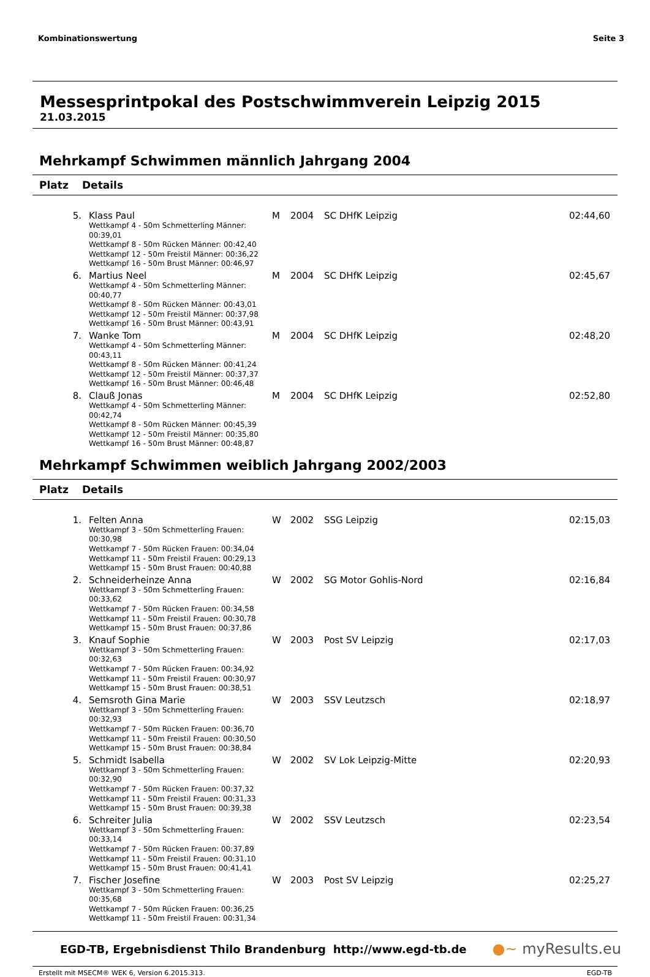Kombinationswertung Seite 3
Messesprintpokal des Postschwimmverein Leipzig 2015
21.03.2015
Mehrkampf Schwimmen männlich Jahrgang 2004
Platz Details
| 5. | Klass Paul Wettkampf 4 - 50m Schmetterling Männer: 00:39,01 Wettkampf 8 - 50m Rücken Männer: 00:42,40 Wettkampf 12 - 50m Freistil Männer: 00:36,22 Wettkampf 16 - 50m Brust Männer: 00:46,97 | M | 2004 | SC DHfK Leipzig | 02:44,60 |
| 6. | Martius Neel Wettkampf 4 - 50m Schmetterling Männer: 00:40,77 Wettkampf 8 - 50m Rücken Männer: 00:43,01 Wettkampf 12 - 50m Freistil Männer: 00:37,98 Wettkampf 16 - 50m Brust Männer: 00:43,91 | M | 2004 | SC DHfK Leipzig | 02:45,67 |
| 7. | Wanke Tom Wettkampf 4 - 50m Schmetterling Männer: 00:43,11 Wettkampf 8 - 50m Rücken Männer: 00:41,24 Wettkampf 12 - 50m Freistil Männer: 00:37,37 Wettkampf 16 - 50m Brust Männer: 00:46,48 | M | 2004 | SC DHfK Leipzig | 02:48,20 |
| 8. | Clauß Jonas Wettkampf 4 - 50m Schmetterling Männer: 00:42,74 Wettkampf 8 - 50m Rücken Männer: 00:45,39 Wettkampf 12 - 50m Freistil Männer: 00:35,80 Wettkampf 16 - 50m Brust Männer: 00:48,87 | M | 2004 | SC DHfK Leipzig | 02:52,80 |
Mehrkampf Schwimmen weiblich Jahrgang 2002/2003
Platz Details
| 1. | Felten Anna Wettkampf 3 - 50m Schmetterling Frauen: 00:30,98 Wettkampf 7 - 50m Rücken Frauen: 00:34,04 Wettkampf 11 - 50m Freistil Frauen: 00:29,13 Wettkampf 15 - 50m Brust Frauen: 00:40,88 | W | 2002 | SSG Leipzig | 02:15,03 |
| 2. | Schneiderheinze Anna Wettkampf 3 - 50m Schmetterling Frauen: 00:33,62 Wettkampf 7 - 50m Rücken Frauen: 00:34,58 Wettkampf 11 - 50m Freistil Frauen: 00:30,78 Wettkampf 15 - 50m Brust Frauen: 00:37,86 | W | 2002 | SG Motor Gohlis-Nord | 02:16,84 |
| 3. | Knauf Sophie Wettkampf 3 - 50m Schmetterling Frauen: 00:32,63 Wettkampf 7 - 50m Rücken Frauen: 00:34,92 Wettkampf 11 - 50m Freistil Frauen: 00:30,97 Wettkampf 15 - 50m Brust Frauen: 00:38,51 | W | 2003 | Post SV Leipzig | 02:17,03 |
| 4. | Semsroth Gina Marie Wettkampf 3 - 50m Schmetterling Frauen: 00:32,93 Wettkampf 7 - 50m Rücken Frauen: 00:36,70 Wettkampf 11 - 50m Freistil Frauen: 00:30,50 Wettkampf 15 - 50m Brust Frauen: 00:38,84 | W | 2003 | SSV Leutzsch | 02:18,97 |
| 5. | Schmidt Isabella Wettkampf 3 - 50m Schmetterling Frauen: 00:32,90 Wettkampf 7 - 50m Rücken Frauen: 00:37,32 Wettkampf 11 - 50m Freistil Frauen: 00:31,33 Wettkampf 15 - 50m Brust Frauen: 00:39,38 | W | 2002 | SV Lok Leipzig-Mitte | 02:20,93 |
| 6. | Schreiter Julia Wettkampf 3 - 50m Schmetterling Frauen: 00:33,14 Wettkampf 7 - 50m Rücken Frauen: 00:37,89 Wettkampf 11 - 50m Freistil Frauen: 00:31,10 Wettkampf 15 - 50m Brust Frauen: 00:41,41 | W | 2002 | SSV Leutzsch | 02:23,54 |
| 7. | Fischer Josefine Wettkampf 3 - 50m Schmetterling Frauen: 00:35,68 Wettkampf 7 - 50m Rücken Frauen: 00:36,25 Wettkampf 11 - 50m Freistil Frauen: 00:31,34 | W | 2003 | Post SV Leipzig | 02:25,27 |
EGD-TB, Ergebnisdienst Thilo Brandenburg http://www.egd-tb.de ●~ myResults.eu
Erstellt mit MSECM® WEK 6, Version 6.2015.313. EGD-TB